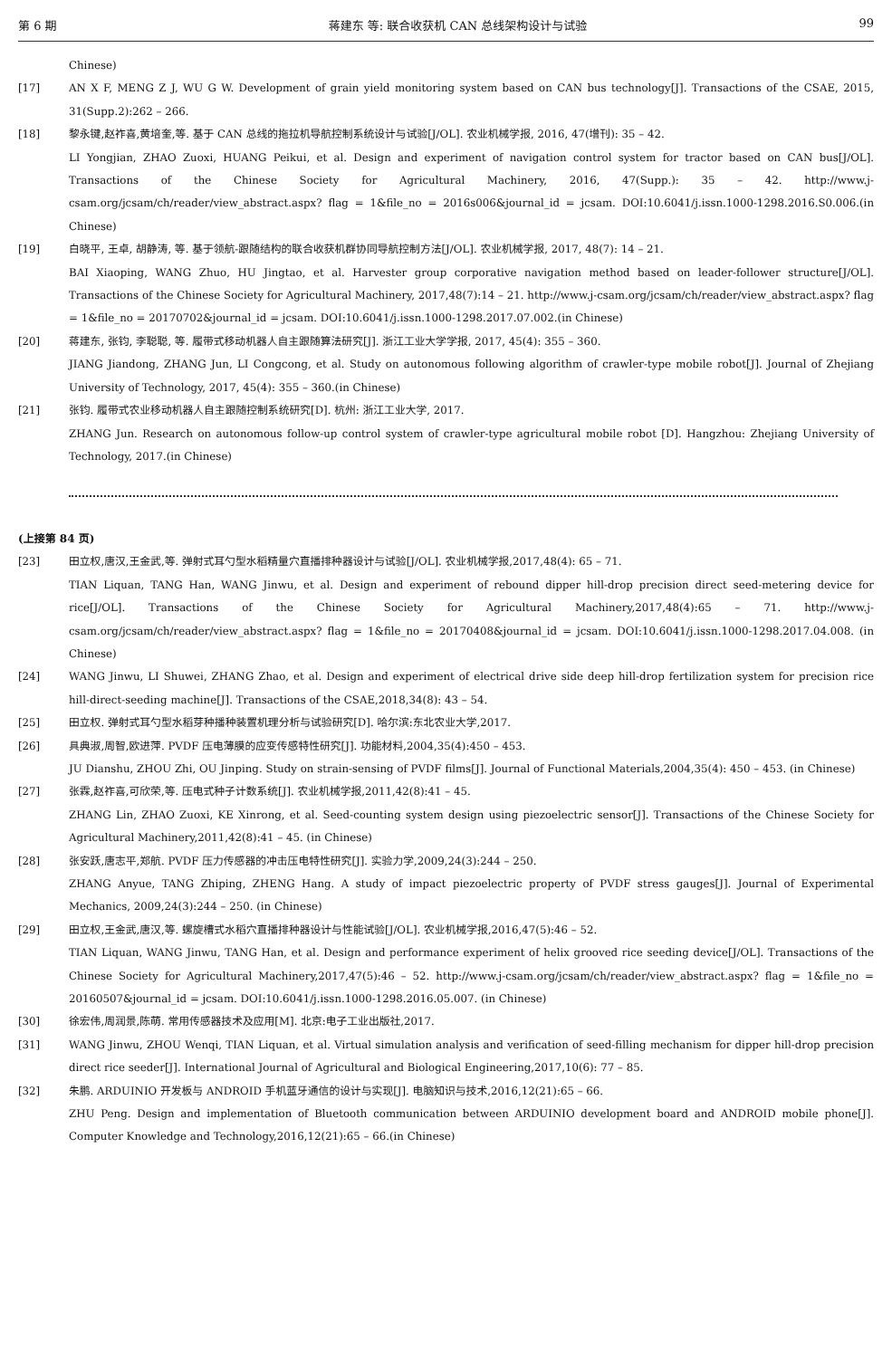第 6 期 蒋建东 等: 联合收获机 CAN 总线架构设计与试验 99
Chinese)
[17] AN X F, MENG Z J, WU G W. Development of grain yield monitoring system based on CAN bus technology[J]. Transactions of the CSAE, 2015, 31(Supp.2):262 – 266.
[18] 黎永键,赵祚喜,黄培奎,等. 基于 CAN 总线的拖拉机导航控制系统设计与试验[J/OL]. 农业机械学报, 2016, 47(增刊): 35 – 42.
LI Yongjian, ZHAO Zuoxi, HUANG Peikui, et al. Design and experiment of navigation control system for tractor based on CAN bus[J/OL]. Transactions of the Chinese Society for Agricultural Machinery, 2016, 47(Supp.): 35 – 42. http://www.j-csam.org/jcsam/ch/reader/view_abstract.aspx? flag = 1&file_no = 2016s006&journal_id = jcsam. DOI:10.6041/j.issn.1000-1298.2016.S0.006.(in Chinese)
[19] 白晓平, 王卓, 胡静涛, 等. 基于领航-跟随结构的联合收获机群协同导航控制方法[J/OL]. 农业机械学报, 2017, 48(7): 14 – 21.
BAI Xiaoping, WANG Zhuo, HU Jingtao, et al. Harvester group corporative navigation method based on leader-follower structure[J/OL]. Transactions of the Chinese Society for Agricultural Machinery, 2017,48(7):14 – 21. http://www.j-csam.org/jcsam/ch/reader/view_abstract.aspx? flag = 1&file_no = 20170702&journal_id = jcsam. DOI:10.6041/j.issn.1000-1298.2017.07.002.(in Chinese)
[20] 蒋建东, 张钧, 李聪聪, 等. 履带式移动机器人自主跟随算法研究[J]. 浙江工业大学学报, 2017, 45(4): 355 – 360.
JIANG Jiandong, ZHANG Jun, LI Congcong, et al. Study on autonomous following algorithm of crawler-type mobile robot[J]. Journal of Zhejiang University of Technology, 2017, 45(4): 355 – 360.(in Chinese)
[21] 张钧. 履带式农业移动机器人自主跟随控制系统研究[D]. 杭州: 浙江工业大学, 2017.
ZHANG Jun. Research on autonomous follow-up control system of crawler-type agricultural mobile robot [D]. Hangzhou: Zhejiang University of Technology, 2017.(in Chinese)
(上接第 84 页)
[23] 田立权,唐汉,王金武,等. 弹射式耳勺型水稻精量穴直播排种器设计与试验[J/OL]. 农业机械学报,2017,48(4): 65 – 71.
TIAN Liquan, TANG Han, WANG Jinwu, et al. Design and experiment of rebound dipper hill-drop precision direct seed-metering device for rice[J/OL]. Transactions of the Chinese Society for Agricultural Machinery,2017,48(4):65 – 71. http://www.j-csam.org/jcsam/ch/reader/view_abstract.aspx? flag = 1&file_no = 20170408&journal_id = jcsam. DOI:10.6041/j.issn.1000-1298.2017.04.008. (in Chinese)
[24] WANG Jinwu, LI Shuwei, ZHANG Zhao, et al. Design and experiment of electrical drive side deep hill-drop fertilization system for precision rice hill-direct-seeding machine[J]. Transactions of the CSAE,2018,34(8): 43 – 54.
[25] 田立权. 弹射式耳勺型水稻芽种播种装置机理分析与试验研究[D]. 哈尔滨:东北农业大学,2017.
[26] 具典淑,周智,欧进萍. PVDF 压电薄膜的应变传感特性研究[J]. 功能材料,2004,35(4):450 – 453.
JU Dianshu, ZHOU Zhi, OU Jinping. Study on strain-sensing of PVDF films[J]. Journal of Functional Materials,2004,35(4): 450 – 453. (in Chinese)
[27] 张霖,赵祚喜,可欣荣,等. 压电式种子计数系统[J]. 农业机械学报,2011,42(8):41 – 45.
ZHANG Lin, ZHAO Zuoxi, KE Xinrong, et al. Seed-counting system design using piezoelectric sensor[J]. Transactions of the Chinese Society for Agricultural Machinery,2011,42(8):41 – 45. (in Chinese)
[28] 张安跃,唐志平,郑航. PVDF 压力传感器的冲击压电特性研究[J]. 实验力学,2009,24(3):244 – 250.
ZHANG Anyue, TANG Zhiping, ZHENG Hang. A study of impact piezoelectric property of PVDF stress gauges[J]. Journal of Experimental Mechanics, 2009,24(3):244 – 250. (in Chinese)
[29] 田立权,王金武,唐汉,等. 螺旋槽式水稻穴直播排种器设计与性能试验[J/OL]. 农业机械学报,2016,47(5):46 – 52.
TIAN Liquan, WANG Jinwu, TANG Han, et al. Design and performance experiment of helix grooved rice seeding device[J/OL]. Transactions of the Chinese Society for Agricultural Machinery,2017,47(5):46 – 52. http://www.j-csam.org/jcsam/ch/reader/view_abstract.aspx? flag = 1&file_no = 20160507&journal_id = jcsam. DOI:10.6041/j.issn.1000-1298.2016.05.007. (in Chinese)
[30] 徐宏伟,周润景,陈萌. 常用传感器技术及应用[M]. 北京:电子工业出版社,2017.
[31] WANG Jinwu, ZHOU Wenqi, TIAN Liquan, et al. Virtual simulation analysis and verification of seed-filling mechanism for dipper hill-drop precision direct rice seeder[J]. International Journal of Agricultural and Biological Engineering,2017,10(6): 77 – 85.
[32] 朱鹏. ARDUINIO 开发板与 ANDROID 手机蓝牙通信的设计与实现[J]. 电脑知识与技术,2016,12(21):65 – 66.
ZHU Peng. Design and implementation of Bluetooth communication between ARDUINIO development board and ANDROID mobile phone[J]. Computer Knowledge and Technology,2016,12(21):65 – 66.(in Chinese)